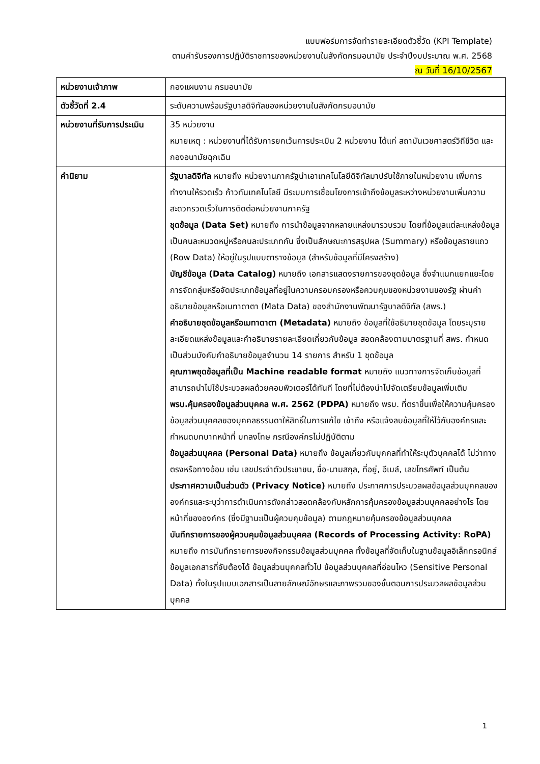แบบฟอร์มการจัดทำรายละเอียดตัวชี้วัด (KPI Template)
ตามคำรับรองการปฏิบัติราชการของหน่วยงานในสังกัดกรมอนามัย ประจำปีงบประมาณ พ.ศ. 2568
ณ วันที่ 16/10/2567
| หน่วยงานเจ้าภาพ | กองแผนงาน กรมอนามัย |
| ตัวชี้วัดที่ 2.4 | ระดับความพร้อมรัฐบาลดิจิทัลของหน่วยงานในสังกัดกรมอนามัย |
| หน่วยงานที่รับการประเมิน | 35 หน่วยงาน หมายเหตุ : หน่วยงานที่ได้รับการยกเว้นการประเมิน 2 หน่วยงาน ได้แก่ สถาบันเวชศาสตร์วิถีชีวิต และกองอนามัยฉุกเฉิน |
| คำนิยาม | รัฐบาลดิจิทัล หมายถึง หน่วยงานภาครัฐนำเอาเทคโนโลยีดิจิทัลมาปรับใช้ภายในหน่วยงาน เพิ่มการทำงานให้รวดเร็ว ก้าวทันเทคโนโลยี มีระบบการเชื่อมโยงการเข้าถึงข้อมูลระหว่างหน่วยงานเพิ่มความสะดวกรวดเร็วในการติดต่อหน่วยงานภาครัฐ ชุดข้อมูล (Data Set) หมายถึง การนำข้อมูลจากหลายแหล่งมารวบรวม โดยที่ข้อมูลแต่ละแหล่งข้อมูลเป็นคนละหมวดหมู่หรือคนละประเภทกัน ซึ่งเป็นลักษณะการสรุปผล (Summary) หรือข้อมูลรายแถว (Row Data) ให้อยู่ในรูปแบบตารางข้อมูล (สำหรับข้อมูลที่มีโครงสร้าง) บัญชีข้อมูล (Data Catalog) หมายถึง เอกสารแสดงรายการของชุดข้อมูล ซึ่งจำแนกแยกแยะโดยการจัดกลุ่มหรือจัดประเภทข้อมูลที่อยู่ในความครอบครองหรือควบคุมของหน่วยงานของรัฐ ผ่านคำอธิบายข้อมูลหรือเมทาดาตา (Mata Data) ของสำนักงานพัฒนารัฐบาลดิจิทัล (สพร.) คำอธิบายชุดข้อมูลหรือเมทาดาตา (Metadata) หมายถึง ข้อมูลที่ใช้อธิบายชุดข้อมูล โดยระบุรายละเอียดแหล่งข้อมูลและคำอธิบายรายละเอียดเกี่ยวกับข้อมูล สอดคล้องตามมาตรฐานที่ สพร. กำหนด เป็นส่วนบังคับคำอธิบายข้อมูลจำนวน 14 รายการ สำหรับ 1 ชุดข้อมูล คุณภาพชุดข้อมูลที่เป็น Machine readable format หมายถึง แนวทางการจัดเก็บข้อมูลที่สามารถนำไปใช้ประมวลผลด้วยคอมพิวเตอร์ได้ทันที โดยที่ไม่ต้องนำไปจัดเตรียมข้อมูลเพิ่มเติม พรบ.คุ้มครองข้อมูลส่วนบุคคล พ.ศ. 2562 (PDPA) หมายถึง พรบ. ที่ตราขึ้นเพื่อให้ความคุ้มครองข้อมูลส่วนบุคคลของบุคคลธรรมดาให้สิทธิ์ในการแก้ไข เข้าถึง หรือแจ้งลบข้อมูลที่ให้ไว้กับองค์กรและกำหนดบทบาทหน้าที่ บทลงโทษ กรณีองค์กรไม่ปฏิบัติตาม ข้อมูลส่วนบุคคล (Personal Data) หมายถึง ข้อมูลเกี่ยวกับบุคคลที่ทำให้ระบุตัวบุคคลได้ ไม่ว่าทางตรงหรือทางอ้อม เช่น เลขประจำตัวประชาชน, ชื่อ-นามสกุล, ที่อยู่, อีเมล์, เลขโทรศัพท์ เป็นต้น ประกาศความเป็นส่วนตัว (Privacy Notice) หมายถึง ประกาศการประมวลผลข้อมูลส่วนบุคคลขององค์กรและระบุว่าการดำเนินการดังกล่าวสอดคล้องกับหลักการคุ้มครองข้อมูลส่วนบุคคลอย่างไร โดยหน้าที่ขององค์กร (ซึ่งมีฐานะเป็นผู้ควบคุมข้อมูล) ตามกฎหมายคุ้มครองข้อมูลส่วนบุคคล บันทึกรายการของผู้ควบคุมข้อมูลส่วนบุคคล (Records of Processing Activity: RoPA) หมายถึง การบันทึกรายการของกิจกรรมข้อมูลส่วนบุคคล ทั้งข้อมูลที่จัดเก็บในฐานข้อมูลอิเล็กทรอนิกส์ ข้อมูลเอกสารที่จับต้องได้ ข้อมูลส่วนบุคคลทั่วไป ข้อมูลส่วนบุคคลที่อ่อนไหว (Sensitive Personal Data) ทั้งในรูปแบบเอกสารเป็นลายลักษณ์อักษรและภาพรวมของขั้นตอนการประมวลผลข้อมูลส่วนบุคคล |
1